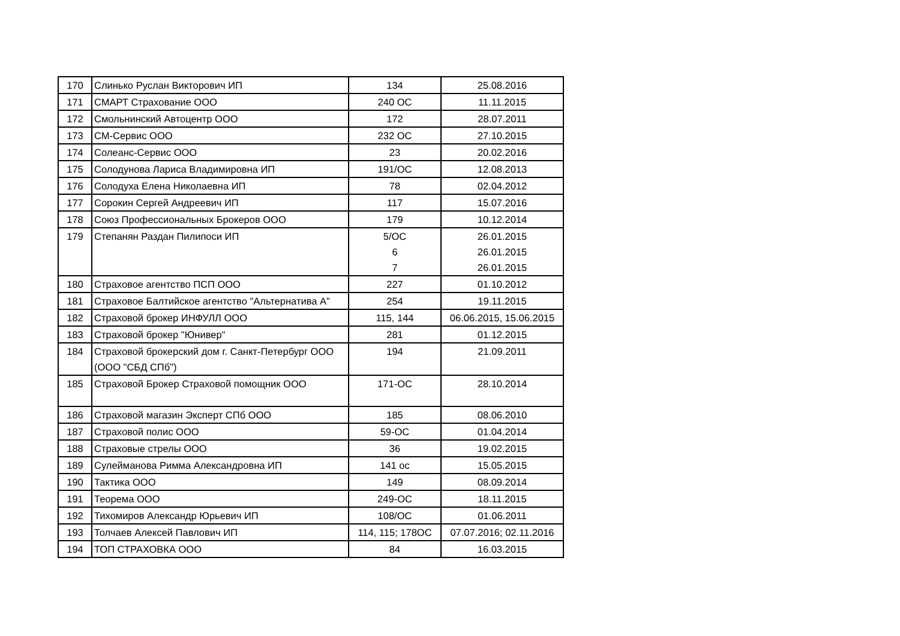| 170 | Слинько Руслан Викторович ИП | 134 | 25.08.2016 |
| 171 | СМАРТ Страхование ООО | 240 ОС | 11.11.2015 |
| 172 | Смольнинский Автоцентр ООО | 172 | 28.07.2011 |
| 173 | СМ-Сервис ООО | 232 ОС | 27.10.2015 |
| 174 | Солеанс-Сервис ООО | 23 | 20.02.2016 |
| 175 | Солодунова Лариса Владимировна ИП | 191/ОС | 12.08.2013 |
| 176 | Солодуха Елена Николаевна ИП | 78 | 02.04.2012 |
| 177 | Сорокин Сергей Андреевич ИП | 117 | 15.07.2016 |
| 178 | Союз Профессиональных Брокеров ООО | 179 | 10.12.2014 |
| 179 | Степанян Раздан Пилипоси ИП | 5/ОС 6 7 | 26.01.2015 26.01.2015 26.01.2015 |
| 180 | Страховое агентство ПСП ООО | 227 | 01.10.2012 |
| 181 | Страховое Балтийское агентство "Альтернатива А" | 254 | 19.11.2015 |
| 182 | Страховой брокер ИНФУЛЛ ООО | 115, 144 | 06.06.2015, 15.06.2015 |
| 183 | Страховой брокер "Юнивер" | 281 | 01.12.2015 |
| 184 | Страховой брокерский дом г. Санкт-Петербург ООО (ООО "СБД СПб") | 194 | 21.09.2011 |
| 185 | Страховой Брокер Страховой помощник ООО | 171-ОС | 28.10.2014 |
| 186 | Страховой магазин Эксперт СПб ООО | 185 | 08.06.2010 |
| 187 | Страховой полис ООО | 59-ОС | 01.04.2014 |
| 188 | Страховые стрелы ООО | 36 | 19.02.2015 |
| 189 | Сулейманова Римма Александровна ИП | 141 ос | 15.05.2015 |
| 190 | Тактика ООО | 149 | 08.09.2014 |
| 191 | Теорема ООО | 249-ОС | 18.11.2015 |
| 192 | Тихомиров Александр Юрьевич ИП | 108/ОС | 01.06.2011 |
| 193 | Толчаев Алексей Павлович ИП | 114, 115; 178ОС | 07.07.2016; 02.11.2016 |
| 194 | ТОП СТРАХОВКА ООО | 84 | 16.03.2015 |